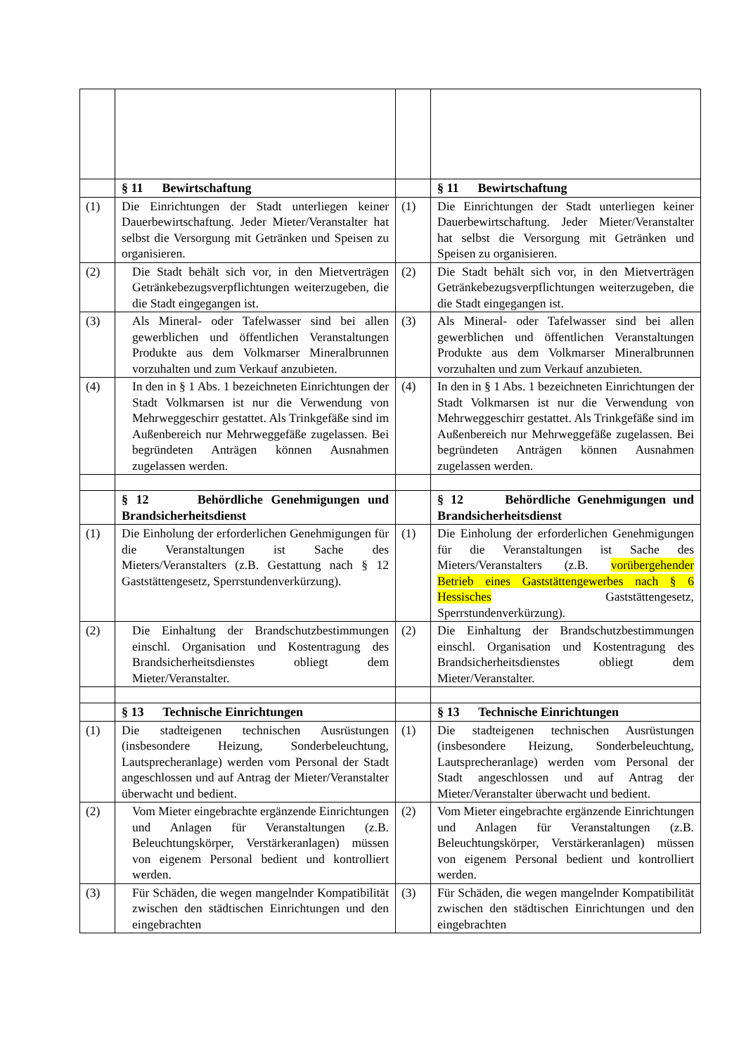| | § 11 Bewirtschaftung | | § 11 Bewirtschaftung |
| (1) | Die Einrichtungen der Stadt unterliegen keiner Dauerbewirtschaftung. Jeder Mieter/Veranstalter hat selbst die Versorgung mit Getränken und Speisen zu organisieren. | (1) | Die Einrichtungen der Stadt unterliegen keiner Dauerbewirtschaftung. Jeder Mieter/Veranstalter hat selbst die Versorgung mit Getränken und Speisen zu organisieren. |
| (2) | Die Stadt behält sich vor, in den Mietverträgen Getränkebezugsverpflichtungen weiterzugeben, die die Stadt eingegangen ist. | (2) | Die Stadt behält sich vor, in den Mietverträgen Getränkebezugsverpflichtungen weiterzugeben, die die Stadt eingegangen ist. |
| (3) | Als Mineral- oder Tafelwasser sind bei allen gewerblichen und öffentlichen Veranstaltungen Produkte aus dem Volkmarser Mineralbrunnen vorzuhalten und zum Verkauf anzubieten. | (3) | Als Mineral- oder Tafelwasser sind bei allen gewerblichen und öffentlichen Veranstaltungen Produkte aus dem Volkmarser Mineralbrunnen vorzuhalten und zum Verkauf anzubieten. |
| (4) | In den in § 1 Abs. 1 bezeichneten Einrichtungen der Stadt Volkmarsen ist nur die Verwendung von Mehrweggeschirr gestattet. Als Trinkgefäße sind im Außenbereich nur Mehrweggefäße zugelassen. Bei begründeten Anträgen können Ausnahmen zugelassen werden. | (4) | In den in § 1 Abs. 1 bezeichneten Einrichtungen der Stadt Volkmarsen ist nur die Verwendung von Mehrweggeschirr gestattet. Als Trinkgefäße sind im Außenbereich nur Mehrweggefäße zugelassen. Bei begründeten Anträgen können Ausnahmen zugelassen werden. |
| | § 12 Behördliche Genehmigungen und Brandsicherheitsdienst | | § 12 Behördliche Genehmigungen und Brandsicherheitsdienst |
| (1) | Die Einholung der erforderlichen Genehmigungen für die Veranstaltungen ist Sache des Mieters/Veranstalters (z.B. Gestattung nach § 12 Gaststättengesetz, Sperrstundenverkürzung). | (1) | Die Einholung der erforderlichen Genehmigungen für die Veranstaltungen ist Sache des Mieters/Veranstalters (z.B. vorübergehender Betrieb eines Gaststättengewerbes nach § 6 Hessisches Gaststättengesetz, Sperrstundenverkürzung). |
| (2) | Die Einhaltung der Brandschutzbestimmungen einschl. Organisation und Kostentragung des Brandsicherheitsdienstes obliegt dem Mieter/Veranstalter. | (2) | Die Einhaltung der Brandschutzbestimmungen einschl. Organisation und Kostentragung des Brandsicherheitsdienstes obliegt dem Mieter/Veranstalter. |
| | § 13 Technische Einrichtungen | | § 13 Technische Einrichtungen |
| (1) | Die stadteigenen technischen Ausrüstungen (insbesondere Heizung, Sonderbeleuchtung, Lautsprecheranlage) werden vom Personal der Stadt angeschlossen und auf Antrag der Mieter/Veranstalter überwacht und bedient. | (1) | Die stadteigenen technischen Ausrüstungen (insbesondere Heizung, Sonderbeleuchtung, Lautsprecheranlage) werden vom Personal der Stadt angeschlossen und auf Antrag der Mieter/Veranstalter überwacht und bedient. |
| (2) | Vom Mieter eingebrachte ergänzende Einrichtungen und Anlagen für Veranstaltungen (z.B. Beleuchtungskörper, Verstärkeranlagen) müssen von eigenem Personal bedient und kontrolliert werden. | (2) | Vom Mieter eingebrachte ergänzende Einrichtungen und Anlagen für Veranstaltungen (z.B. Beleuchtungskörper, Verstärkeranlagen) müssen von eigenem Personal bedient und kontrolliert werden. |
| (3) | Für Schäden, die wegen mangelnder Kompatibilität zwischen den städtischen Einrichtungen und den eingebrachten | (3) | Für Schäden, die wegen mangelnder Kompatibilität zwischen den städtischen Einrichtungen und den eingebrachten |